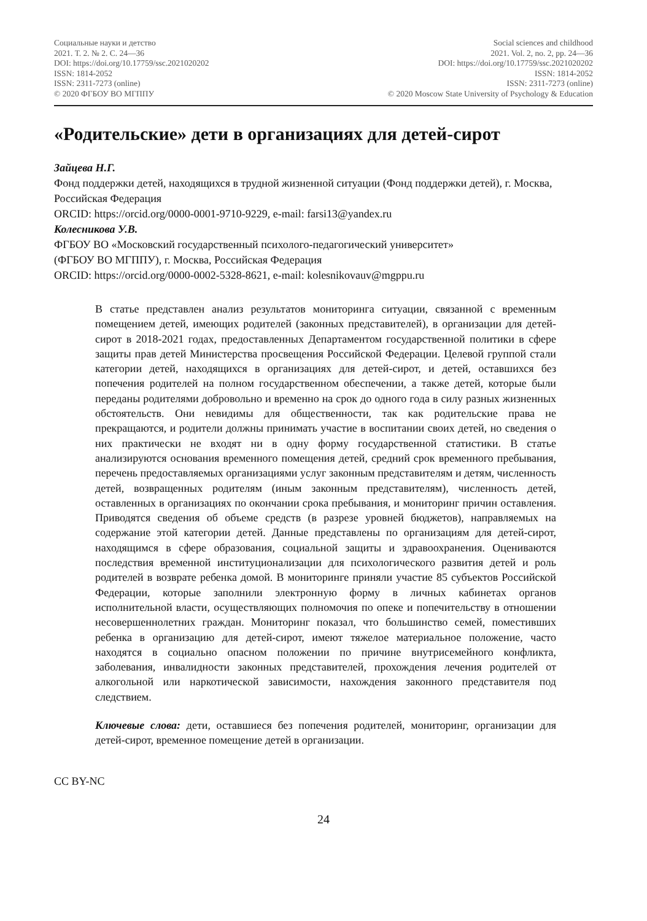Социальные науки и детство
2021. Т. 2. № 2. С. 24—36
DOI: https://doi.org/10.17759/ssc.2021020202
ISSN: 1814-2052
ISSN: 2311-7273 (online)
© 2020 ФГБОУ ВО МГППУ
Social sciences and childhood
2021. Vol. 2, no. 2, pp. 24—36
DOI: https://doi.org/10.17759/ssc.2021020202
ISSN: 1814-2052
ISSN: 2311-7273 (online)
© 2020 Moscow State University of Psychology & Education
«Родительские» дети в организациях для детей-сирот
Зайцева Н.Г.
Фонд поддержки детей, находящихся в трудной жизненной ситуации (Фонд поддержки детей), г. Москва, Российская Федерация
ORCID: https://orcid.org/0000-0001-9710-9229, e-mail: farsi13@yandex.ru
Колесникова У.В.
ФГБОУ ВО «Московский государственный психолого-педагогический университет»
(ФГБОУ ВО МГППУ), г. Москва, Российская Федерация
ORCID: https://orcid.org/0000-0002-5328-8621, e-mail: kolesnikovauv@mgppu.ru
В статье представлен анализ результатов мониторинга ситуации, связанной с временным помещением детей, имеющих родителей (законных представителей), в организации для детей-сирот в 2018-2021 годах, предоставленных Департаментом государственной политики в сфере защиты прав детей Министерства просвещения Российской Федерации. Целевой группой стали категории детей, находящихся в организациях для детей-сирот, и детей, оставшихся без попечения родителей на полном государственном обеспечении, а также детей, которые были переданы родителями добровольно и временно на срок до одного года в силу разных жизненных обстоятельств. Они невидимы для общественности, так как родительские права не прекращаются, и родители должны принимать участие в воспитании своих детей, но сведения о них практически не входят ни в одну форму государственной статистики. В статье анализируются основания временного помещения детей, средний срок временного пребывания, перечень предоставляемых организациями услуг законным представителям и детям, численность детей, возвращенных родителям (иным законным представителям), численность детей, оставленных в организациях по окончании срока пребывания, и мониторинг причин оставления. Приводятся сведения об объеме средств (в разрезе уровней бюджетов), направляемых на содержание этой категории детей. Данные представлены по организациям для детей-сирот, находящимся в сфере образования, социальной защиты и здравоохранения. Оцениваются последствия временной институционализации для психологического развития детей и роль родителей в возврате ребенка домой. В мониторинге приняли участие 85 субъектов Российской Федерации, которые заполнили электронную форму в личных кабинетах органов исполнительной власти, осуществляющих полномочия по опеке и попечительству в отношении несовершеннолетних граждан. Мониторинг показал, что большинство семей, поместивших ребенка в организацию для детей-сирот, имеют тяжелое материальное положение, часто находятся в социально опасном положении по причине внутрисемейного конфликта, заболевания, инвалидности законных представителей, прохождения лечения родителей от алкогольной или наркотической зависимости, нахождения законного представителя под следствием.
Ключевые слова: дети, оставшиеся без попечения родителей, мониторинг, организации для детей-сирот, временное помещение детей в организации.
CC BY-NC
24